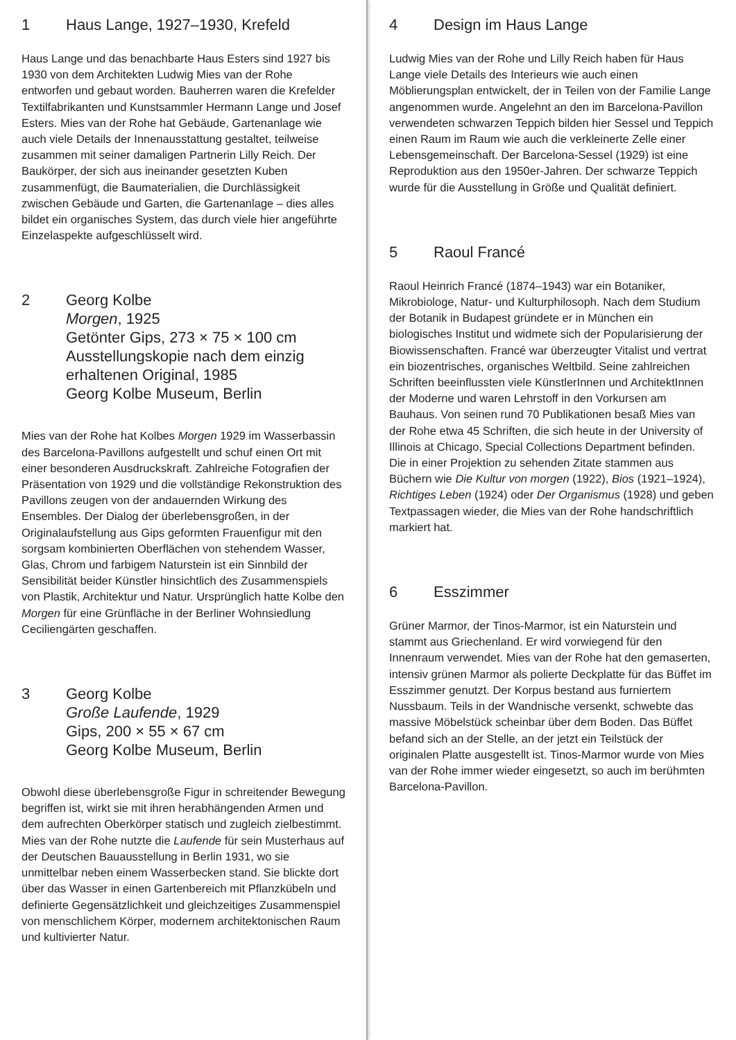1 Haus Lange, 1927–1930, Krefeld
Haus Lange und das benachbarte Haus Esters sind 1927 bis 1930 von dem Architekten Ludwig Mies van der Rohe entworfen und gebaut worden. Bauherren waren die Krefelder Textilfabrikanten und Kunstsammler Hermann Lange und Josef Esters. Mies van der Rohe hat Gebäude, Gartenanlage wie auch viele Details der Innenausstattung gestaltet, teilweise zusammen mit seiner damaligen Partnerin Lilly Reich. Der Baukörper, der sich aus ineinander gesetzten Kuben zusammenfügt, die Baumaterialien, die Durchlässigkeit zwischen Gebäude und Garten, die Gartenanlage – dies alles bildet ein organisches System, das durch viele hier angeführte Einzelaspekte aufgeschlüsselt wird.
2 Georg Kolbe
Morgen, 1925
Getönter Gips, 273 × 75 × 100 cm
Ausstellungskopie nach dem einzig erhaltenen Original, 1985
Georg Kolbe Museum, Berlin
Mies van der Rohe hat Kolbes Morgen 1929 im Wasserbassin des Barcelona-Pavillons aufgestellt und schuf einen Ort mit einer besonderen Ausdruckskraft. Zahlreiche Fotografien der Präsentation von 1929 und die vollständige Rekonstruktion des Pavillons zeugen von der andauernden Wirkung des Ensembles. Der Dialog der überlebensgroßen, in der Originalaufstellung aus Gips geformten Frauenfigur mit den sorgsam kombinierten Oberflächen von stehendem Wasser, Glas, Chrom und farbigem Naturstein ist ein Sinnbild der Sensibilität beider Künstler hinsichtlich des Zusammenspiels von Plastik, Architektur und Natur. Ursprünglich hatte Kolbe den Morgen für eine Grünfläche in der Berliner Wohnsiedlung Ceciliengärten geschaffen.
3 Georg Kolbe
Große Laufende, 1929
Gips, 200 × 55 × 67 cm
Georg Kolbe Museum, Berlin
Obwohl diese überlebensgroße Figur in schreitender Bewegung begriffen ist, wirkt sie mit ihren herabhängenden Armen und dem aufrechten Oberkörper statisch und zugleich zielbestimmt. Mies van der Rohe nutzte die Laufende für sein Musterhaus auf der Deutschen Bauausstellung in Berlin 1931, wo sie unmittelbar neben einem Wasserbecken stand. Sie blickte dort über das Wasser in einen Gartenbereich mit Pflanzkübeln und definierte Gegensätzlichkeit und gleichzeitiges Zusammenspiel von menschlichem Körper, modernem architektonischen Raum und kultivierter Natur.
4 Design im Haus Lange
Ludwig Mies van der Rohe und Lilly Reich haben für Haus Lange viele Details des Interieurs wie auch einen Möblierungsplan entwickelt, der in Teilen von der Familie Lange angenommen wurde. Angelehnt an den im Barcelona-Pavillon verwendeten schwarzen Teppich bilden hier Sessel und Teppich einen Raum im Raum wie auch die verkleinerte Zelle einer Lebensgemeinschaft. Der Barcelona-Sessel (1929) ist eine Reproduktion aus den 1950er-Jahren. Der schwarze Teppich wurde für die Ausstellung in Größe und Qualität definiert.
5 Raoul Francé
Raoul Heinrich Francé (1874–1943) war ein Botaniker, Mikrobiologe, Natur- und Kulturphilosoph. Nach dem Studium der Botanik in Budapest gründete er in München ein biologisches Institut und widmete sich der Popularisierung der Biowissenschaften. Francé war überzeugter Vitalist und vertrat ein biozentrisches, organisches Weltbild. Seine zahlreichen Schriften beeinflussten viele KünstlerInnen und ArchitektInnen der Moderne und waren Lehrstoff in den Vorkursen am Bauhaus. Von seinen rund 70 Publikationen besaß Mies van der Rohe etwa 45 Schriften, die sich heute in der University of Illinois at Chicago, Special Collections Department befinden. Die in einer Projektion zu sehenden Zitate stammen aus Büchern wie Die Kultur von morgen (1922), Bios (1921–1924), Richtiges Leben (1924) oder Der Organismus (1928) und geben Textpassagen wieder, die Mies van der Rohe handschriftlich markiert hat.
6 Esszimmer
Grüner Marmor, der Tinos-Marmor, ist ein Naturstein und stammt aus Griechenland. Er wird vorwiegend für den Innenraum verwendet. Mies van der Rohe hat den gemaserten, intensiv grünen Marmor als polierte Deckplatte für das Büffet im Esszimmer genutzt. Der Korpus bestand aus furniertem Nussbaum. Teils in der Wandnische versenkt, schwebte das massive Möbelstück scheinbar über dem Boden. Das Büffet befand sich an der Stelle, an der jetzt ein Teilstück der originalen Platte ausgestellt ist. Tinos-Marmor wurde von Mies van der Rohe immer wieder eingesetzt, so auch im berühmten Barcelona-Pavillon.